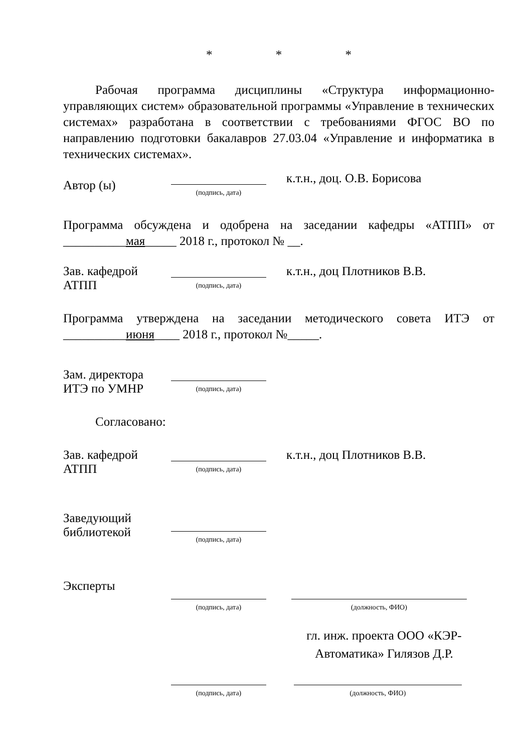* * *
Рабочая программа дисциплины «Структура информационно-управляющих систем» образовательной программы «Управление в технических системах» разработана в соответствии с требованиями ФГОС ВО по направлению подготовки бакалавров 27.03.04 «Управление и информатика в технических системах».
Автор (ы)
(подпись, дата)
к.т.н., доц. О.В. Борисова
Программа обсуждена и одобрена на заседании кафедры «АТПП» от __________мая_____ 2018 г., протокол № __.
Зав. кафедрой
АТПП
(подпись, дата)
к.т.н., доц Плотников В.В.
Программа утверждена на заседании методического совета ИТЭ от __________июня____ 2018 г., протокол №_____.
Зам. директора
ИТЭ по УМНР
(подпись, дата)
Согласовано:
Зав. кафедрой
АТПП
(подпись, дата)
к.т.н., доц Плотников В.В.
Заведующий
библиотекой
(подпись, дата)
Эксперты
(подпись, дата)
(должность, ФИО)
гл. инж. проекта ООО «КЭР-Автоматика» Гилязов Д.Р.
(подпись, дата)
(должность, ФИО)